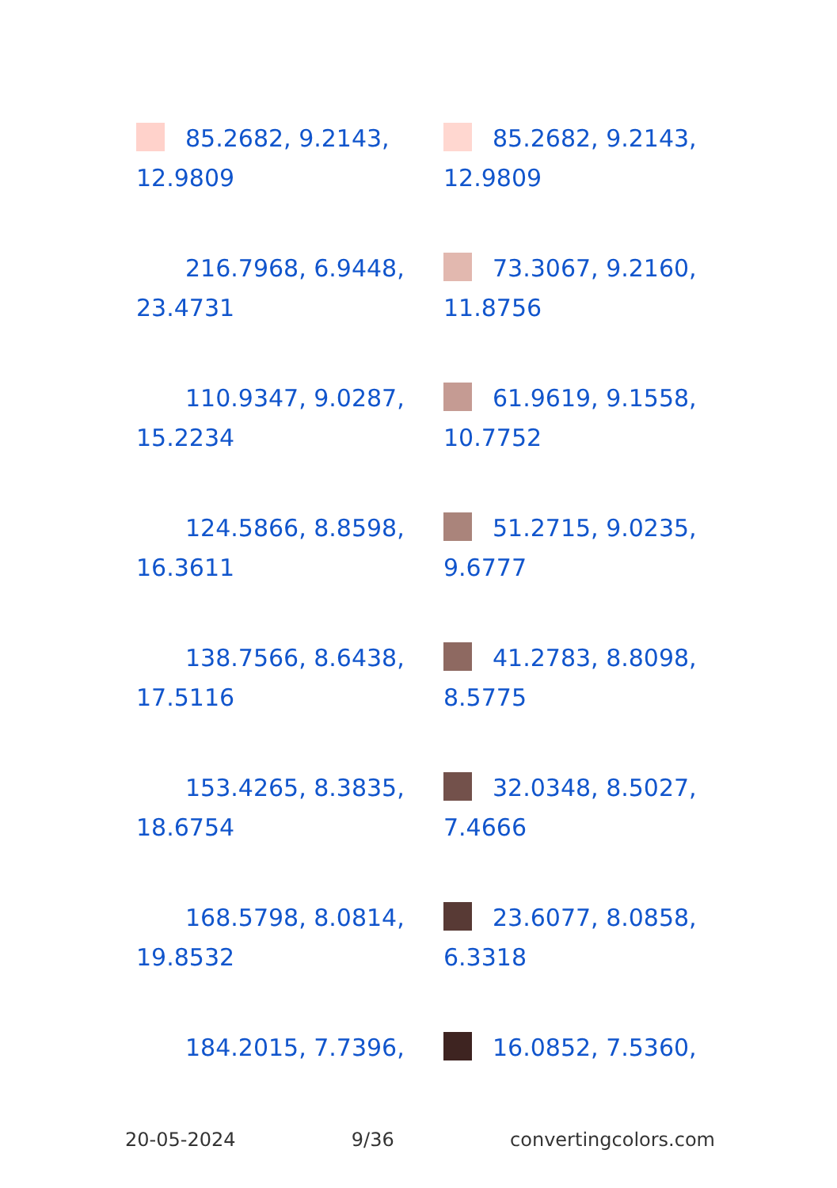85.2682, 9.2143, 12.9809
85.2682, 9.2143, 12.9809
216.7968, 6.9448, 23.4731
73.3067, 9.2160, 11.8756
110.9347, 9.0287, 15.2234
61.9619, 9.1558, 10.7752
124.5866, 8.8598, 16.3611
51.2715, 9.0235, 9.6777
138.7566, 8.6438, 17.5116
41.2783, 8.8098, 8.5775
153.4265, 8.3835, 18.6754
32.0348, 8.5027, 7.4666
168.5798, 8.0814, 19.8532
23.6077, 8.0858, 6.3318
184.2015, 7.7396,
16.0852, 7.5360,
20-05-2024 9/36 convertingcolors.com